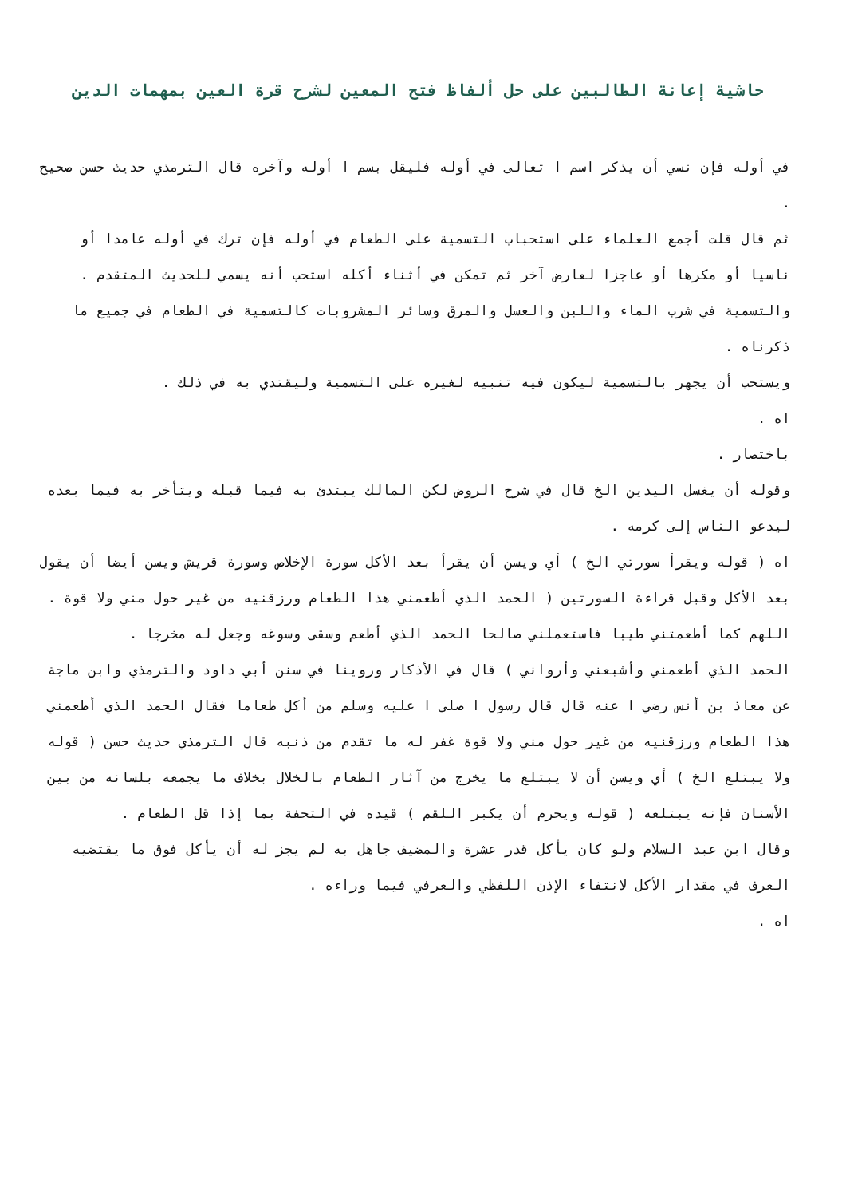حاشية إعانة الطالبين على حل ألفاظ فتح المعين لشرح قرة العين بمهمات الدين
في أوله فإن نسي أن يذكر اسم ا تعالى في أوله فليقل بسم ا أوله وآخره قال الترمذي حديث حسن صحيح .
ثم قال قلت أجمع العلماء على استحباب التسمية على الطعام في أوله فإن ترك في أوله عامدا أو ناسيا أو مكرها أو عاجزا لعارض آخر ثم تمكن في أثناء أكله استحب أنه يسمي للحديث المتقدم .
والتسمية في شرب الماء واللبن والعسل والمرق وسائر المشروبات كالتسمية في الطعام في جميع ما ذكرناه .
ويستحب أن يجهر بالتسمية ليكون فيه تنبيه لغيره على التسمية وليقتدي به في ذلك .
اه .
باختصار .
وقوله أن يغسل اليدين الخ قال في شرح الروض لكن المالك يبتدئ به فيما قبله ويتأخر به فيما بعده ليدعو الناس إلى كرمه .
اه ( قوله ويقرأ سورتي الخ ) أي ويسن أن يقرأ بعد الأكل سورة الإخلاص وسورة قريش ويسن أيضا أن يقول بعد الأكل وقبل قراءة السورتين ( الحمد الذي أطعمني هذا الطعام ورزقنيه من غير حول مني ولا قوة .
اللهم كما أطعمتني طيبا فاستعملني صالحا الحمد الذي أطعم وسقى وسوغه وجعل له مخرجا .
الحمد الذي أطعمني وأشبعني وأرواني ) قال في الأذكار وروينا في سنن أبي داود والترمذي وابن ماجة عن معاذ بن أنس رضي ا عنه قال قال رسول ا صلى ا عليه وسلم من أكل طعاما فقال الحمد الذي أطعمني هذا الطعام ورزقنيه من غير حول مني ولا قوة غفر له ما تقدم من ذنبه قال الترمذي حديث حسن ( قوله ولا يبتلع الخ ) أي ويسن أن لا يبتلع ما يخرج من آثار الطعام بالخلال بخلاف ما يجمعه بلسانه من بين الأسنان فإنه يبتلعه ( قوله ويحرم أن يكبر اللقم ) قيده في التحفة بما إذا قل الطعام .
وقال ابن عبد السلام ولو كان يأكل قدر عشرة والمضيف جاهل به لم يجز له أن يأكل فوق ما يقتضيه العرف في مقدار الأكل لانتفاء الإذن اللفظي والعرفي فيما وراءه .
اه .